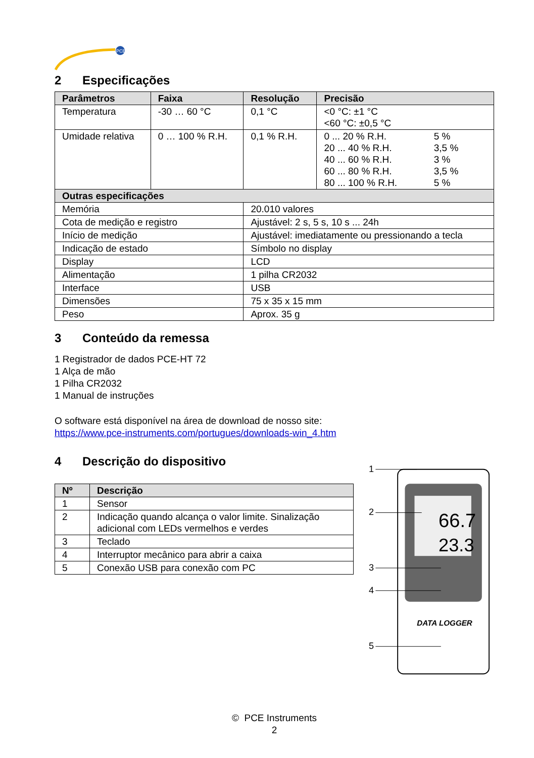PCE
2 Especificações
| Parâmetros | Faixa | Resolução | Precisão |
| --- | --- | --- | --- |
| Temperatura | -30 … 60 °C | 0,1 °C | <0 °C: ±1 °C <60 °C: ±0,5 °C |
| Umidade relativa | 0 … 100 % R.H. | 0,1 % R.H. | / 0 ... 20 % R.H. / 5 % / / 20 ... 40 % R.H. / 3,5 % / / 40 ... 60 % R.H. / 3 % / / 60 ... 80 % R.H. / 3,5 % / / 80 ... 100 % R.H. / 5 % / |
| Outras especificações | | | |
| Memória | | 20.010 valores | |
| Cota de medição e registro | | Ajustável: 2 s, 5 s, 10 s ... 24h | |
| Início de medição | | Ajustável: imediatamente ou pressionando a tecla | |
| Indicação de estado | | Símbolo no display | |
| Display | | LCD | |
| Alimentação | | 1 pilha CR2032 | |
| Interface | | USB | |
| Dimensões | | 75 x 35 x 15 mm | |
| Peso | | Aprox. 35 g | |
3 Conteúdo da remessa
1 Registrador de dados PCE-HT 72
1 Alça de mão
1 Pilha CR2032
1 Manual de instruções
O software está disponível na área de download de nosso site:
https://www.pce-instruments.com/portugues/downloads-win_4.htm
4 Descrição do dispositivo
| Nº | Descrição |
| --- | --- |
| 1 | Sensor |
| 2 | Indicação quando alcança o valor limite. Sinalização adicional com LEDs vermelhos e verdes |
| 3 | Teclado |
| 4 | Interruptor mecânico para abrir a caixa |
| 5 | Conexão USB para conexão com PC |
66.7
23.3
DATA LOGGER
1
2
3
4
5
© PCE Instruments
2